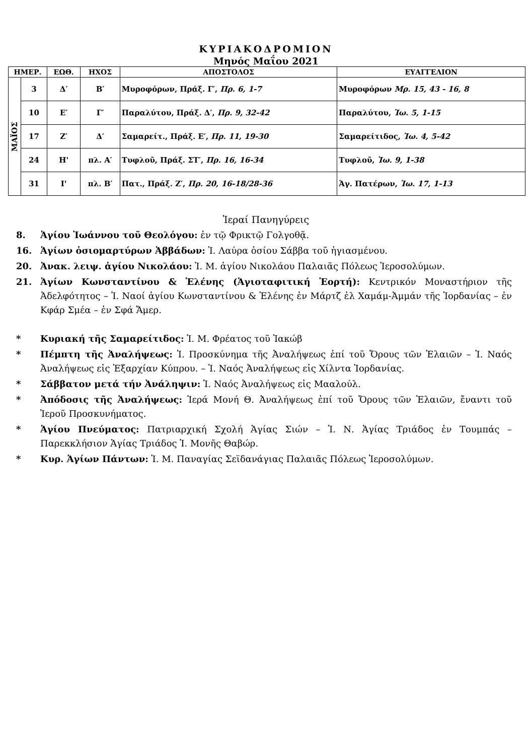ΚΥΡΙΑΚΟΔΡΟΜΙΟΝ
Μηνός Μαΐου 2021
| ΗΜΕΡ. | | ΕΩΘ. | ΗΧΟΣ | ΑΠΟΣΤΟΛΟΣ | ΕΥΑΓΓΕΛΙΟΝ |
| --- | --- | --- | --- | --- | --- |
| ΜΑΪΟΣ | 3 | Δ′ | Β′ | Μυροφόρων, Πράξ. Γ′, Πρ. 6, 1-7 | Μυροφόρων Μρ. 15, 43 - 16, 8 |
| | 10 | Ε′ | Γ′ | Παραλύτου, Πράξ. Δ′, Πρ. 9, 32-42 | Παραλύτου, Ἰω. 5, 1-15 |
| | 17 | Ζ′ | Δ′ | Σαμαρείτ., Πράξ. Ε′, Πρ. 11, 19-30 | Σαμαρείτιδος, Ἰω. 4, 5-42 |
| | 24 | Η' | πλ. Α′ | Τυφλοῦ, Πράξ. ΣΤ′, Πρ. 16, 16-34 | Τυφλοῦ, Ἰω. 9, 1-38 |
| | 31 | Ι' | πλ. Β′ | Πατ., Πράξ. Ζ′, Πρ. 20, 16-18/28-36 | Ἁγ. Πατέρων, Ἰω. 17, 1-13 |
Ἱεραί Πανηγύρεις
8. Ἁγίου Ἰωάννου τοῦ Θεολόγου: ἐν τῷ Φρικτῷ Γολγοθᾷ.
16. Ἁγίων ὁσιομαρτύρων Ἀββάδων: Ἱ. Λαύρα ὁσίου Σάββα τοῦ ἡγιασμένου.
20. Ἀνακ. λειψ. ἁγίου Νικολάου: Ἱ. Μ. ἁγίου Νικολάου Παλαιᾶς Πόλεως Ἱεροσολύμων.
21. Ἁγίων Κωνσταντίνου & Ἑλένης (Ἁγιοταφιτική Ἑορτή): Κεντρικόν Μοναστήριον τῆς Ἀδελφότητος – Ἱ. Ναοί ἁγίου Κωνσταντίνου & Ἑλένης ἐν Μάρτζ ἐλ Χαμάμ-Ἀμμάν τῆς Ἰορδανίας – ἐν Κφάρ Σμέα – ἐν Σφά Ἄμερ.
* Κυριακή τῆς Σαμαρείτιδος: Ἱ. Μ. Φρέατος τοῦ Ἰακώβ
* Πέμπτη τῆς Ἀναλήψεως: Ἱ. Προσκύνημα τῆς Ἀναλήψεως ἐπί τοῦ Ὄρους τῶν Ἐλαιῶν – Ἱ. Ναός Ἀναλήψεως εἰς Ἐξαρχίαν Κύπρου. – Ἱ. Ναός Ἀναλήψεως εἰς Χίλντα Ἰορδανίας.
* Σάββατον μετά τήν Ἀνάληψιν: Ἱ. Ναός Ἀναλήψεως εἰς Μααλούλ.
* Ἀπόδοσις τῆς Ἀναλήψεως: Ἱερά Μονή Θ. Ἀναλήψεως ἐπί τοῦ Ὄρους τῶν Ἐλαιῶν, ἔναντι τοῦ Ἱεροῦ Προσκυνήματος.
* Ἁγίου Πνεύματος: Πατριαρχική Σχολή Ἁγίας Σιών – Ἱ. Ν. Ἁγίας Τριάδος ἐν Τουμπάς – Παρεκκλήσιον Ἁγίας Τριάδος Ἱ. Μονῆς Θαβώρ.
* Κυρ. Ἁγίων Πάντων: Ἱ. Μ. Παναγίας Σεϊδανάγιας Παλαιᾶς Πόλεως Ἱεροσολύμων.